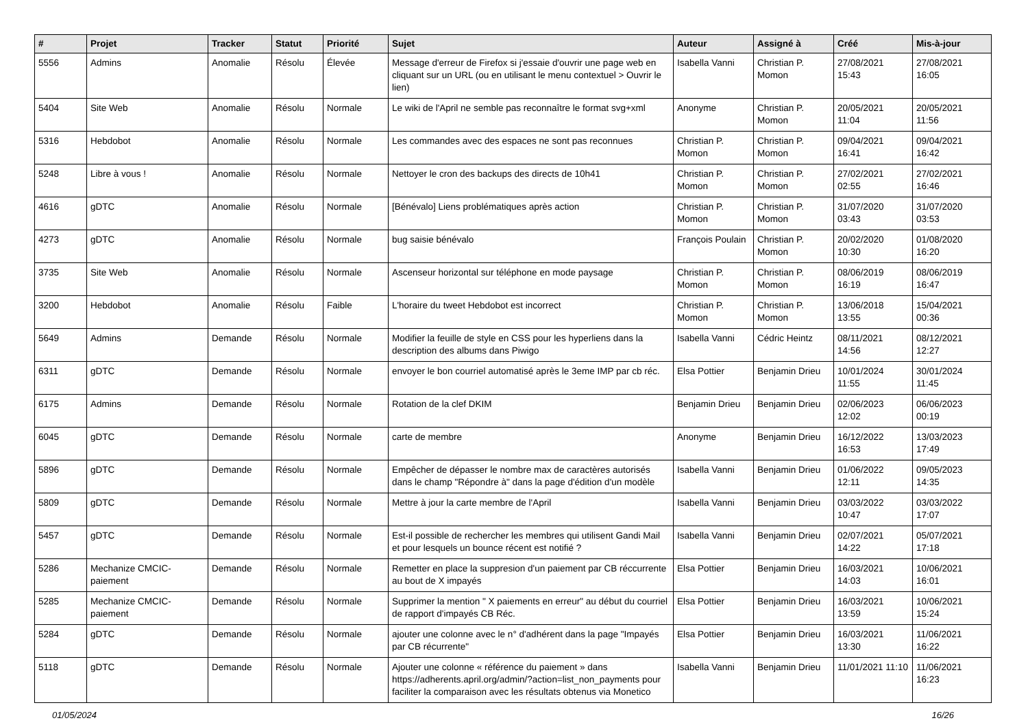| # | Projet | Tracker | Statut | Priorité | Sujet | Auteur | Assigné à | Créé | Mis-à-jour |
| --- | --- | --- | --- | --- | --- | --- | --- | --- | --- |
| 5556 | Admins | Anomalie | Résolu | Élevée | Message d'erreur de Firefox si j'essaie d'ouvrir une page web en cliquant sur un URL (ou en utilisant le menu contextuel > Ouvrir le lien) | Isabella Vanni | Christian P. Momon | 27/08/2021 15:43 | 27/08/2021 16:05 |
| 5404 | Site Web | Anomalie | Résolu | Normale | Le wiki de l'April ne semble pas reconnaître le format svg+xml | Anonyme | Christian P. Momon | 20/05/2021 11:04 | 20/05/2021 11:56 |
| 5316 | Hebdobot | Anomalie | Résolu | Normale | Les commandes avec des espaces ne sont pas reconnues | Christian P. Momon | Christian P. Momon | 09/04/2021 16:41 | 09/04/2021 16:42 |
| 5248 | Libre à vous ! | Anomalie | Résolu | Normale | Nettoyer le cron des backups des directs de 10h41 | Christian P. Momon | Christian P. Momon | 27/02/2021 02:55 | 27/02/2021 16:46 |
| 4616 | gDTC | Anomalie | Résolu | Normale | [Bénévalo] Liens problématiques après action | Christian P. Momon | Christian P. Momon | 31/07/2020 03:43 | 31/07/2020 03:53 |
| 4273 | gDTC | Anomalie | Résolu | Normale | bug saisie bénévalo | François Poulain | Christian P. Momon | 20/02/2020 10:30 | 01/08/2020 16:20 |
| 3735 | Site Web | Anomalie | Résolu | Normale | Ascenseur horizontal sur téléphone en mode paysage | Christian P. Momon | Christian P. Momon | 08/06/2019 16:19 | 08/06/2019 16:47 |
| 3200 | Hebdobot | Anomalie | Résolu | Faible | L'horaire du tweet Hebdobot est incorrect | Christian P. Momon | Christian P. Momon | 13/06/2018 13:55 | 15/04/2021 00:36 |
| 5649 | Admins | Demande | Résolu | Normale | Modifier la feuille de style en CSS pour les hyperliens dans la description des albums dans Piwigo | Isabella Vanni | Cédric Heintz | 08/11/2021 14:56 | 08/12/2021 12:27 |
| 6311 | gDTC | Demande | Résolu | Normale | envoyer le bon courriel automatisé après le 3eme IMP par cb réc. | Elsa Pottier | Benjamin Drieu | 10/01/2024 11:55 | 30/01/2024 11:45 |
| 6175 | Admins | Demande | Résolu | Normale | Rotation de la clef DKIM | Benjamin Drieu | Benjamin Drieu | 02/06/2023 12:02 | 06/06/2023 00:19 |
| 6045 | gDTC | Demande | Résolu | Normale | carte de membre | Anonyme | Benjamin Drieu | 16/12/2022 16:53 | 13/03/2023 17:49 |
| 5896 | gDTC | Demande | Résolu | Normale | Empêcher de dépasser le nombre max de caractères autorisés dans le champ "Répondre à" dans la page d'édition d'un modèle | Isabella Vanni | Benjamin Drieu | 01/06/2022 12:11 | 09/05/2023 14:35 |
| 5809 | gDTC | Demande | Résolu | Normale | Mettre à jour la carte membre de l'April | Isabella Vanni | Benjamin Drieu | 03/03/2022 10:47 | 03/03/2022 17:07 |
| 5457 | gDTC | Demande | Résolu | Normale | Est-il possible de rechercher les membres qui utilisent Gandi Mail et pour lesquels un bounce récent est notifié ? | Isabella Vanni | Benjamin Drieu | 02/07/2021 14:22 | 05/07/2021 17:18 |
| 5286 | Mechanize CMCIC-paiement | Demande | Résolu | Normale | Remetter en place la suppresion d'un paiement par CB réccurrente au bout de X impayés | Elsa Pottier | Benjamin Drieu | 16/03/2021 14:03 | 10/06/2021 16:01 |
| 5285 | Mechanize CMCIC-paiement | Demande | Résolu | Normale | Supprimer la mention " X paiements en erreur" au début du courriel de rapport d'impayés CB Réc. | Elsa Pottier | Benjamin Drieu | 16/03/2021 13:59 | 10/06/2021 15:24 |
| 5284 | gDTC | Demande | Résolu | Normale | ajouter une colonne avec le n° d'adhérent dans la page "Impayés par CB récurrente" | Elsa Pottier | Benjamin Drieu | 16/03/2021 13:30 | 11/06/2021 16:22 |
| 5118 | gDTC | Demande | Résolu | Normale | Ajouter une colonne « référence du paiement » dans https://adherents.april.org/admin/?action=list_non_payments pour faciliter la comparaison avec les résultats obtenus via Monetico | Isabella Vanni | Benjamin Drieu | 11/01/2021 11:10 | 11/06/2021 16:23 |
01/05/2024 16/26